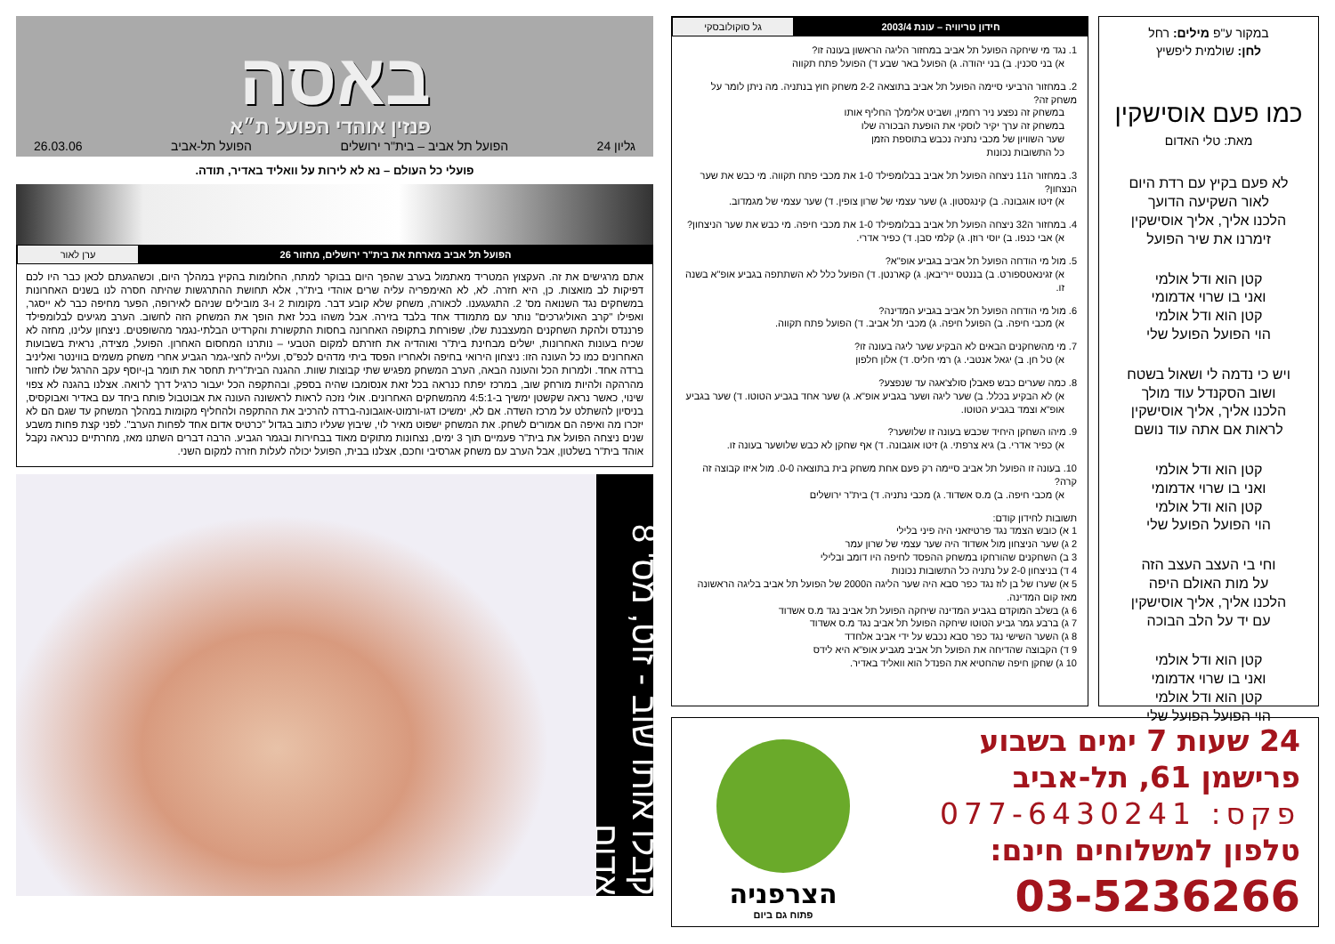במקור ע"פ מילים: רחל
לחן: שולמית ליפשיץ
כמו פעם אוסישקין
מאת: טלי האדום
לא פעם בקיץ עם רדת היום
לאור השקיעה הדועך
הלכנו אליך, אליך אוסישקין
זימרנו את שיר הפועל
קטן הוא ודל אולמי
ואני בו שרוי אדמומי
קטן הוא ודל אולמי
הוי הפועל הפועל שלי
ויש כי נדמה לי ושאול בשטח
ושוב הסקנדל עוד מולך
הלכנו אליך, אליך אוסישקין
לראות אם אתה עוד נושם
קטן הוא ודל אולמי
ואני בו שרוי אדמומי
קטן הוא ודל אולמי
הוי הפועל הפועל שלי
וחי בי העצב העצב הזה
על מות האולם היפה
הלכנו אליך, אליך אוסישקין
עם יד על הלב הבוכה
קטן הוא ודל אולמי
ואני בו שרוי אדמומי
קטן הוא ודל אולמי
הוי הפועל הפועל שלי
חידון טריוויה – עונת 2003/4 גל סוקולובסקי
1. נגד מי שיחקה הפועל תל אביב במחזור הליגה הראשון בעונה זו?
א) בני סכנין. ב) בני יהודה. ג) הפועל באר שבע ד) הפועל פתח תקווה
2. במחזור הרביעי סיימה הפועל תל אביב בתוצאה 2-2 משחק חוץ בנתניה. מה ניתן לומר על משחק זה?
במשחק זה נפצע ניר רחמין, ושביט אלימלך החליף אותו
במשחק זה ערך יקיר לוסקי את הופעת הבכורה שלו
שער השוויון של מכבי נתניה נכבש בתוספת הזמן
כל התשובות נכונות
3. במחזור ה11 ניצחה הפועל תל אביב בבלומפילד 1-0 את מכבי פתח תקווה. מי כבש את שער הנצחון?
א) זיטו אוגבונה. ב) קינגסטון. ג) שער עצמי של שרון צופין. ד) שער עצמי של מגמדוב.
4. במחזור ה32 ניצחה הפועל תל אביב בבלומפילד 1-0 את מכבי חיפה. מי כבש את שער הניצחון?
א) אבי כנפו. ב) יוסי רוזן. ג) קלמי סבן. ד) כפיר אדרי.
5. מול מי הודחה הפועל תל אביב בגביע אופ"א?
א) זגינאטספורט. ב) בננטס ייריבאן. ג) קארנטן. ד) הפועל כלל לא השתתפה בגביע אופ"א בשנה זו.
6. מול מי הודחה הפועל תל אביב בגביע המדינה?
א) מכבי חיפה. ב) הפועל חיפה. ג) מכבי תל אביב. ד) הפועל פתח תקווה.
7. מי מהשחקנים הבאים לא הבקיע שער ליגה בעונה זו?
א) טל חן. ב) יגאל אנטבי. ג) רמי חליס. ד) אלון חלפון
8. כמה שערים כבש פאבלן סולצ'אגה עד שנפצע?
א) לא הבקיע בכלל. ב) שער ליגה ושער בגביע אופ"א. ג) שער אחד בגביע הטוטו. ד) שער בגביע אופ"א וצמד בגביע הטוטו.
9. מיהו השחקן היחיד שכבש בעונה זו שלושער?
א) כפיר אדרי. ב) גיא צרפתי. ג) זיטו אוגבונה. ד) אף שחקן לא כבש שלושער בעונה זו.
10. בעונה זו הפועל תל אביב סיימה רק פעם אחת משחק בית בתוצאה 0-0. מול איזו קבוצה זה קרה?
א) מכבי חיפה. ב) מ.ס אשדוד. ג) מכבי נתניה. ד) בית"ר ירושלים
תשובות לחידון קודם:
1 א) כובש הצמד נגד פרטיזאני היה פיני בלילי
2 ג) שער הניצחון מול אשדוד היה שער עצמי של שרון עמר
3 ב) השחקנים שהורחקו במשחק ההפסד לחיפה היו דומב ובלילי
4 ד) בניצחון 2-0 על נתניה כל התשובות נכונות
5 א) שערו של בן לוז נגד כפר סבא היה שער הליגה ה2000 של הפועל תל אביב בליגה הראשונה מאז קום המדינה.
6 ג) בשלב המוקדם בגביע המדינה שיחקה הפועל תל אביב נגד מ.ס אשדוד
7 ג) ברבע גמר גביע הטוטו שיחקה הפועל תל אביב נגד מ.ס אשדוד
8 ג) השער השישי נגד כפר סבא נכבש על ידי אביב אלחדד
9 ד) הקבוצה שהדיחה את הפועל תל אביב מגביע אופ"א היא לידס
10 ג) שחקן חיפה שהחטיא את הפנדל הוא וואליד באדיר.
24 שעות 7 ימים בשבוע
פרישמן 61, תל-אביב
פקס: 077-6430241
טלפון למשלוחים חינם:
03-5236266
הצרפניה
פתוח גם ביום
באסה
פנזין אוהדי הפועל ת״א
גליון 24 הפועל תל אביב – בית"ר ירושלים הפועל תל-אביב 26.03.06
פועלי כל העולם – נא לא לירות על וואליד באדיר, תודה.
הפועל תל אביב מארחת את בית"ר ירושלים, מחזור 26
ערן לאור
אתם מרגישים את זה. העקצוץ המטריד מאתמול בערב שהפך היום בבוקר למתח, החלומות בהקיץ במהלך היום, וכשהגעתם לכאן כבר היו לכם דפיקות לב מואצות. כן, היא חזרה. לא, לא האימפריה עליה שרים אוהדי בית"ר, אלא תחושת ההתרגשות שהיתה חסרה לנו בשנים האחרונות במשחקים נגד השנואה מס' 2. התגעגענו. לכאורה, משחק שלא קובע דבר. מקומות 2 ו-3 מובילים שניהם לאירופה, הפער מחיפה כבר לא ייסגר, ואפילו "קרב האוליגרכים" נותר עם מתמודד אחד בלבד בזירה. אבל משהו בכל זאת הופך את המשחק הזה לחשוב. הערב מגיעים לבלומפילד פרננדס ולהקת השחקנים המעצבנת שלו, שפורחת בתקופה האחרונה בחסות התקשורת והקרדיט הבלתי-נגמר מהשופטים. ניצחון עלינו, מחזה לא שכיח בעונות האחרונות, ישלים מבחינת בית"ר ואוהדיה את חזרתם למקום הטבעי – נותרנו המחסום האחרון. הפועל, מצידה, נראית בשבועות האחרונים כמו כל העונה הזו: ניצחון הירואי בחיפה ולאחריו הפסד ביתי מדהים לכפ"ס, ועלייה לחצי-גמר הגביע אחרי משחק משמים בווינטר ואליניב ברדה אחד. ולמרות הכל והעונה הבאה, הערב המשחק מפגיש שתי קבוצות שוות. ההגנה הבית"רית תחסר את תומר בן-יוסף עקב ההרגל שלו לחזור מהרהקה ולהיות מורחק שוב, במרכז יפתח כנראה בכל זאת אנסומבו שהיה בספק, ובהתקפה הכל יעבור כרגיל דרך לרואה. אצלנו בהגנה לא צפוי שינוי, כאשר נראה שקשטן ימשיך ב-4:5:1 מהמשחקים האחרונים. אולי נזכה לראות לראשונה העונה את אבוטבול פותח ביחד עם באדיר ואבוקסיס, בניסיון להשתלט על מרכז השדה. אם לא, ימשיכו דגו-ורמוט-אוגבונה-ברדה להרכיב את ההתקפה ולהחליף מקומות במהלך המשחק עד שגם הם לא יזכרו מה ואיפה הם אמורים לשחק. את המשחק ישפוט מאיר לוי, שיבוץ שעליו כתוב בגדול "כרטיס אדום אחד לפחות הערב". לפני קצת פחות משבע שנים ניצחה הפועל את בית"ר פעמיים תוך 3 ימים, נצחונות מתוקים מאוד בבחירות ובגמר הגביע. הרבה דברים השתנו מאז, מחרתיים כנראה נקבל אוהד בית"ר בשלטון, אבל הערב עם משחק אגרסיבי וחכם, אצלנו בבית, הפועל יכולה לעלות חזרה למקום השני.
קבלו אותו שוב - זוט, מס' 8 אדום